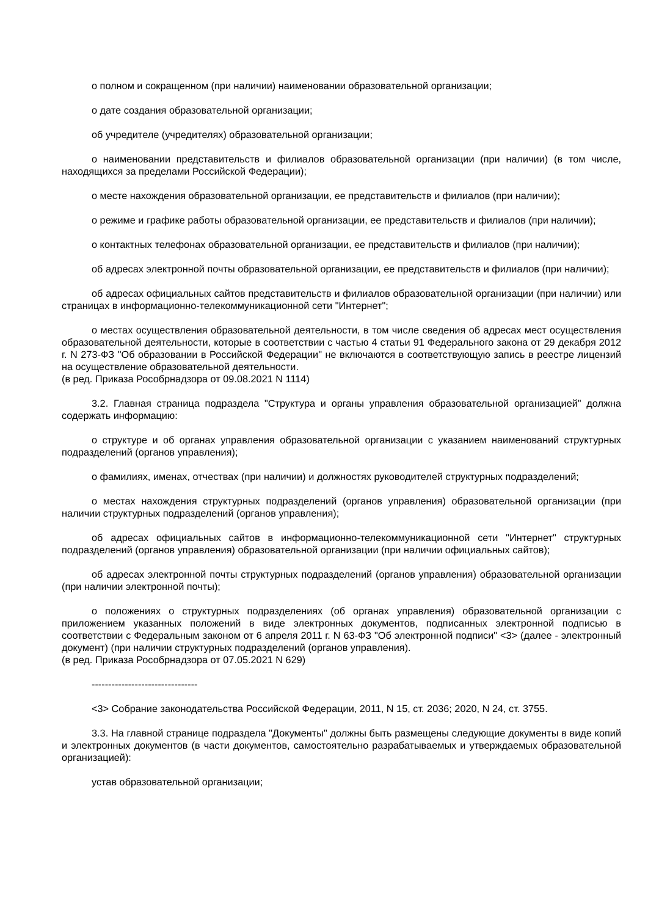о полном и сокращенном (при наличии) наименовании образовательной организации;
о дате создания образовательной организации;
об учредителе (учредителях) образовательной организации;
о наименовании представительств и филиалов образовательной организации (при наличии) (в том числе, находящихся за пределами Российской Федерации);
о месте нахождения образовательной организации, ее представительств и филиалов (при наличии);
о режиме и графике работы образовательной организации, ее представительств и филиалов (при наличии);
о контактных телефонах образовательной организации, ее представительств и филиалов (при наличии);
об адресах электронной почты образовательной организации, ее представительств и филиалов (при наличии);
об адресах официальных сайтов представительств и филиалов образовательной организации (при наличии) или страницах в информационно-телекоммуникационной сети "Интернет";
о местах осуществления образовательной деятельности, в том числе сведения об адресах мест осуществления образовательной деятельности, которые в соответствии с частью 4 статьи 91 Федерального закона от 29 декабря 2012 г. N 273-ФЗ "Об образовании в Российской Федерации" не включаются в соответствующую запись в реестре лицензий на осуществление образовательной деятельности.
(в ред. Приказа Рособрнадзора от 09.08.2021 N 1114)
3.2. Главная страница подраздела "Структура и органы управления образовательной организацией" должна содержать информацию:
о структуре и об органах управления образовательной организации с указанием наименований структурных подразделений (органов управления);
о фамилиях, именах, отчествах (при наличии) и должностях руководителей структурных подразделений;
о местах нахождения структурных подразделений (органов управления) образовательной организации (при наличии структурных подразделений (органов управления);
об адресах официальных сайтов в информационно-телекоммуникационной сети "Интернет" структурных подразделений (органов управления) образовательной организации (при наличии официальных сайтов);
об адресах электронной почты структурных подразделений (органов управления) образовательной организации (при наличии электронной почты);
о положениях о структурных подразделениях (об органах управления) образовательной организации с приложением указанных положений в виде электронных документов, подписанных электронной подписью в соответствии с Федеральным законом от 6 апреля 2011 г. N 63-ФЗ "Об электронной подписи" <3> (далее - электронный документ) (при наличии структурных подразделений (органов управления).
(в ред. Приказа Рособрнадзора от 07.05.2021 N 629)
--------------------------------
<3> Собрание законодательства Российской Федерации, 2011, N 15, ст. 2036; 2020, N 24, ст. 3755.
3.3. На главной странице подраздела "Документы" должны быть размещены следующие документы в виде копий и электронных документов (в части документов, самостоятельно разрабатываемых и утверждаемых образовательной организацией):
устав образовательной организации;